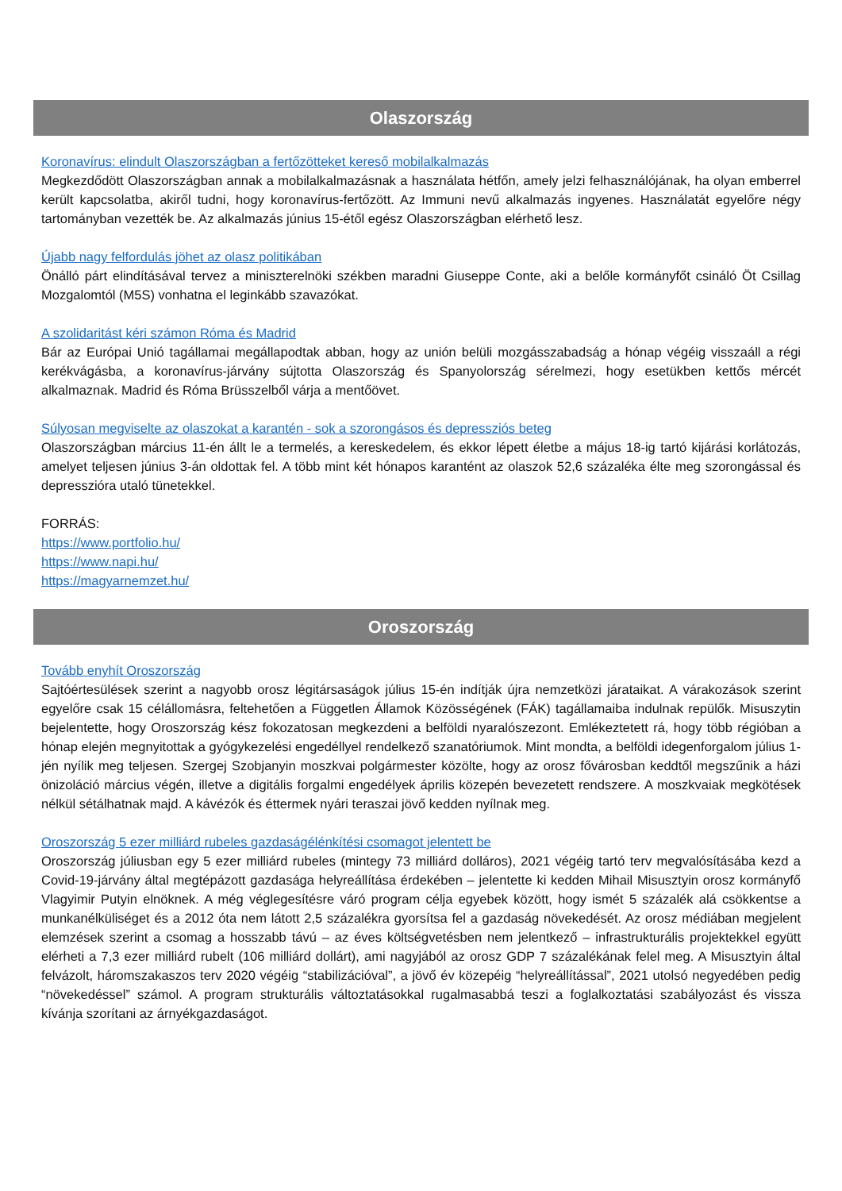Olaszország
Koronavírus: elindult Olaszországban a fertőzötteket kereső mobilalkalmazás
Megkezdődött Olaszországban annak a mobilalkalmazásnak a használata hétfőn, amely jelzi felhasználójának, ha olyan emberrel került kapcsolatba, akiről tudni, hogy koronavírus-fertőzött. Az Immuni nevű alkalmazás ingyenes. Használatát egyelőre négy tartományban vezették be. Az alkalmazás június 15-étől egész Olaszországban elérhető lesz.
Újabb nagy felfordulás jöhet az olasz politikában
Önálló párt elindításával tervez a miniszterelnöki székben maradni Giuseppe Conte, aki a belőle kormányfőt csináló Öt Csillag Mozgalomtól (M5S) vonhatna el leginkább szavazókat.
A szolidaritást kéri számon Róma és Madrid
Bár az Európai Unió tagállamai megállapodtak abban, hogy az unión belüli mozgásszabadság a hónap végéig visszaáll a régi kerékvágásba, a koronavírus-járvány sújtotta Olaszország és Spanyolország sérelmezi, hogy esetükben kettős mércét alkalmaznak. Madrid és Róma Brüsszelből várja a mentőövet.
Súlyosan megviselte az olaszokat a karantén - sok a szorongásos és depressziós beteg
Olaszországban március 11-én állt le a termelés, a kereskedelem, és ekkor lépett életbe a május 18-ig tartó kijárási korlátozás, amelyet teljesen június 3-án oldottak fel. A több mint két hónapos karantént az olaszok 52,6 százaléka élte meg szorongással és depresszióra utaló tünetekkel.
FORRÁS:
https://www.portfolio.hu/
https://www.napi.hu/
https://magyarnemzet.hu/
Oroszország
Tovább enyhít Oroszország
Sajtóértesülések szerint a nagyobb orosz légitársaságok július 15-én indítják újra nemzetközi járataikat. A várakozások szerint egyelőre csak 15 célállomásra, feltehetően a Független Államok Közösségének (FÁK) tagállamaiba indulnak repülők. Misuszytin bejelentette, hogy Oroszország kész fokozatosan megkezdeni a belföldi nyaralószezont. Emlékeztetett rá, hogy több régióban a hónap elején megnyitottak a gyógykezelési engedéllyel rendelkező szanatóriumok. Mint mondta, a belföldi idegenforgalom július 1-jén nyílik meg teljesen. Szergej Szobjanyin moszkvai polgármester közölte, hogy az orosz fővárosban keddtől megszűnik a házi önizoláció március végén, illetve a digitális forgalmi engedélyek április közepén bevezetett rendszere. A moszkvaiak megkötések nélkül sétálhatnak majd. A kávézók és éttermek nyári teraszai jövő kedden nyílnak meg.
Oroszország 5 ezer milliárd rubeles gazdaságélénkítési csomagot jelentett be
Oroszország júliusban egy 5 ezer milliárd rubeles (mintegy 73 milliárd dolláros), 2021 végéig tartó terv megvalósításába kezd a Covid-19-járvány által megtépázott gazdasága helyreállítása érdekében – jelentette ki kedden Mihail Misusztyin orosz kormányfő Vlagyimir Putyin elnöknek. A még véglegesítésre váró program célja egyebek között, hogy ismét 5 százalék alá csökkentse a munkanélküliséget és a 2012 óta nem látott 2,5 százalékra gyorsítsa fel a gazdaság növekedését. Az orosz médiában megjelent elemzések szerint a csomag a hosszabb távú – az éves költségvetésben nem jelentkező – infrastrukturális projektekkel együtt elérheti a 7,3 ezer milliárd rubelt (106 milliárd dollárt), ami nagyjából az orosz GDP 7 százalékának felel meg. A Misusztyin által felvázolt, háromszakaszos terv 2020 végéig “stabilizációval”, a jövő év közepéig “helyreállítással”, 2021 utolsó negyedében pedig “növekedéssel” számol. A program strukturális változtatásokkal rugalmasabbá teszi a foglalkoztatási szabályozást és vissza kívánja szorítani az árnyékgazdaságot.